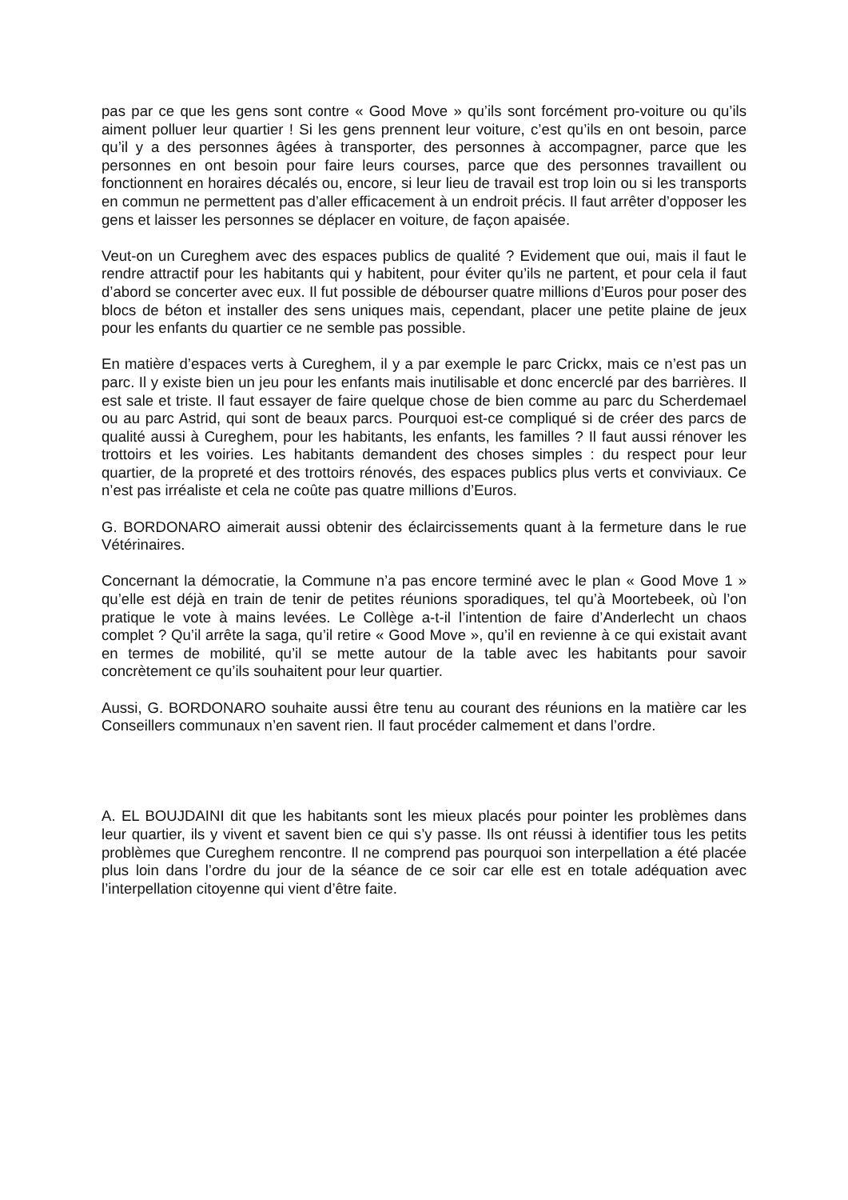pas par ce que les gens sont contre « Good Move » qu’ils sont forcément pro-voiture ou qu’ils aiment polluer leur quartier ! Si les gens prennent leur voiture, c’est qu’ils en ont besoin, parce qu’il y a des personnes âgées à transporter, des personnes à accompagner, parce que les personnes en ont besoin pour faire leurs courses, parce que des personnes travaillent ou fonctionnent en horaires décalés ou, encore, si leur lieu de travail est trop loin ou si les transports en commun ne permettent pas d’aller efficacement à un endroit précis. Il faut arrêter d’opposer les gens et laisser les personnes se déplacer en voiture, de façon apaisée.
Veut-on un Cureghem avec des espaces publics de qualité ? Evidement que oui, mais il faut le rendre attractif pour les habitants qui y habitent, pour éviter qu’ils ne partent, et pour cela il faut d’abord se concerter avec eux. Il fut possible de débourser quatre millions d’Euros pour poser des blocs de béton et installer des sens uniques mais, cependant, placer une petite plaine de jeux pour les enfants du quartier ce ne semble pas possible.
En matière d’espaces verts à Cureghem, il y a par exemple le parc Crickx, mais ce n’est pas un parc. Il y existe bien un jeu pour les enfants mais inutilisable et donc encerclé par des barrières. Il est sale et triste. Il faut essayer de faire quelque chose de bien comme au parc du Scherdemael ou au parc Astrid, qui sont de beaux parcs. Pourquoi est-ce compliqué si de créer des parcs de qualité aussi à Cureghem, pour les habitants, les enfants, les familles ? Il faut aussi rénover les trottoirs et les voiries. Les habitants demandent des choses simples : du respect pour leur quartier, de la propreté et des trottoirs rénovés, des espaces publics plus verts et conviviaux. Ce n’est pas irréaliste et cela ne coûte pas quatre millions d’Euros.
G. BORDONARO aimerait aussi obtenir des éclaircissements quant à la fermeture dans le rue Vétérinaires.
Concernant la démocratie, la Commune n’a pas encore terminé avec le plan « Good Move 1 » qu’elle est déjà en train de tenir de petites réunions sporadiques, tel qu’à Moortebeek, où l’on pratique le vote à mains levées. Le Collège a-t-il l’intention de faire d’Anderlecht un chaos complet ? Qu’il arrête la saga, qu’il retire « Good Move », qu’il en revienne à ce qui existait avant en termes de mobilité, qu’il se mette autour de la table avec les habitants pour savoir concrètement ce qu’ils souhaitent pour leur quartier.
Aussi, G. BORDONARO souhaite aussi être tenu au courant des réunions en la matière car les Conseillers communaux n’en savent rien. Il faut procéder calmement et dans l’ordre.
A. EL BOUJDAINI dit que les habitants sont les mieux placés pour pointer les problèmes dans leur quartier, ils y vivent et savent bien ce qui s’y passe. Ils ont réussi à identifier tous les petits problèmes que Cureghem rencontre. Il ne comprend pas pourquoi son interpellation a été placée plus loin dans l’ordre du jour de la séance de ce soir car elle est en totale adéquation avec l’interpellation citoyenne qui vient d’être faite.